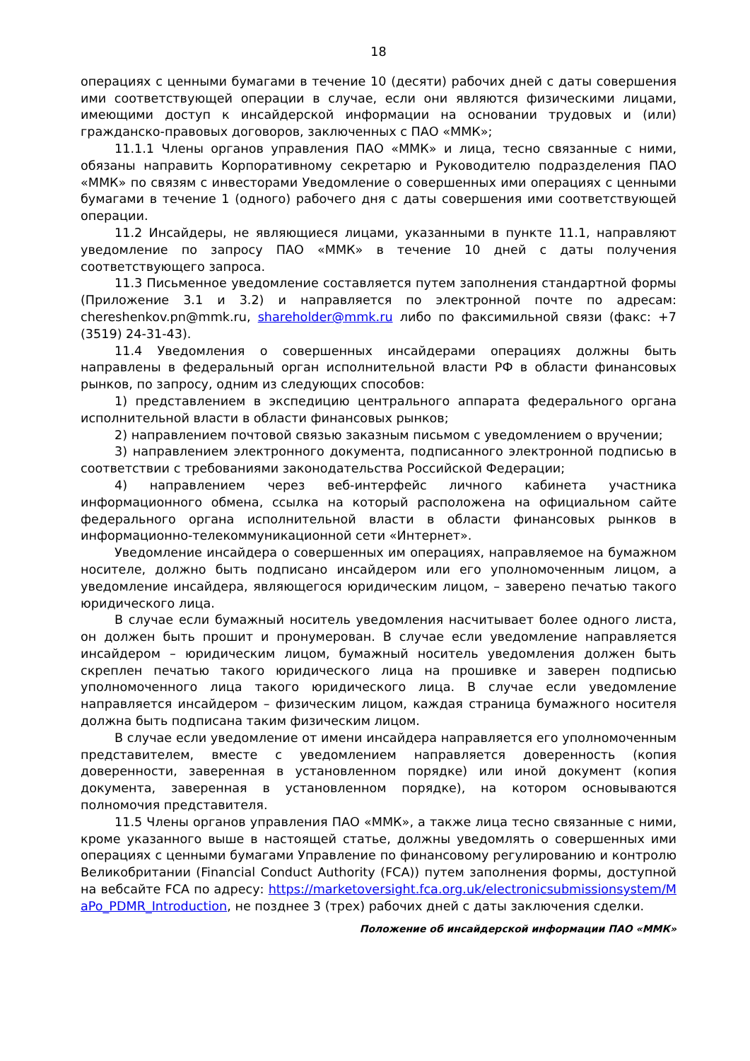18
операциях с ценными бумагами в течение 10 (десяти) рабочих дней с даты совершения ими соответствующей операции в случае, если они являются физическими лицами, имеющими доступ к инсайдерской информации на основании трудовых и (или) гражданско-правовых договоров, заключенных с ПАО «ММК»;
11.1.1 Члены органов управления ПАО «ММК» и лица, тесно связанные с ними, обязаны направить Корпоративному секретарю и Руководителю подразделения ПАО «ММК» по связям с инвесторами Уведомление о совершенных ими операциях с ценными бумагами в течение 1 (одного) рабочего дня с даты совершения ими соответствующей операции.
11.2 Инсайдеры, не являющиеся лицами, указанными в пункте 11.1, направляют уведомление по запросу ПАО «ММК» в течение 10 дней с даты получения соответствующего запроса.
11.3 Письменное уведомление составляется путем заполнения стандартной формы (Приложение 3.1 и 3.2) и направляется по электронной почте по адресам: chereshenkov.pn@mmk.ru, shareholder@mmk.ru либо по факсимильной связи (факс: +7 (3519) 24-31-43).
11.4 Уведомления о совершенных инсайдерами операциях должны быть направлены в федеральный орган исполнительной власти РФ в области финансовых рынков, по запросу, одним из следующих способов:
1) представлением в экспедицию центрального аппарата федерального органа исполнительной власти в области финансовых рынков;
2) направлением почтовой связью заказным письмом с уведомлением о вручении;
3) направлением электронного документа, подписанного электронной подписью в соответствии с требованиями законодательства Российской Федерации;
4) направлением через веб-интерфейс личного кабинета участника информационного обмена, ссылка на который расположена на официальном сайте федерального органа исполнительной власти в области финансовых рынков в информационно-телекоммуникационной сети «Интернет».
Уведомление инсайдера о совершенных им операциях, направляемое на бумажном носителе, должно быть подписано инсайдером или его уполномоченным лицом, а уведомление инсайдера, являющегося юридическим лицом, – заверено печатью такого юридического лица.
В случае если бумажный носитель уведомления насчитывает более одного листа, он должен быть прошит и пронумерован. В случае если уведомление направляется инсайдером – юридическим лицом, бумажный носитель уведомления должен быть скреплен печатью такого юридического лица на прошивке и заверен подписью уполномоченного лица такого юридического лица. В случае если уведомление направляется инсайдером – физическим лицом, каждая страница бумажного носителя должна быть подписана таким физическим лицом.
В случае если уведомление от имени инсайдера направляется его уполномоченным представителем, вместе с уведомлением направляется доверенность (копия доверенности, заверенная в установленном порядке) или иной документ (копия документа, заверенная в установленном порядке), на котором основываются полномочия представителя.
11.5 Члены органов управления ПАО «ММК», а также лица тесно связанные с ними, кроме указанного выше в настоящей статье, должны уведомлять о совершенных ими операциях с ценными бумагами Управление по финансовому регулированию и контролю Великобритании (Financial Conduct Authority (FCA)) путем заполнения формы, доступной на вебсайте FCA по адресу: https://marketoversight.fca.org.uk/electronicsubmissionsystem/MaPo_PDMR_Introduction, не позднее 3 (трех) рабочих дней с даты заключения сделки.
Положение об инсайдерской информации ПАО «ММК»